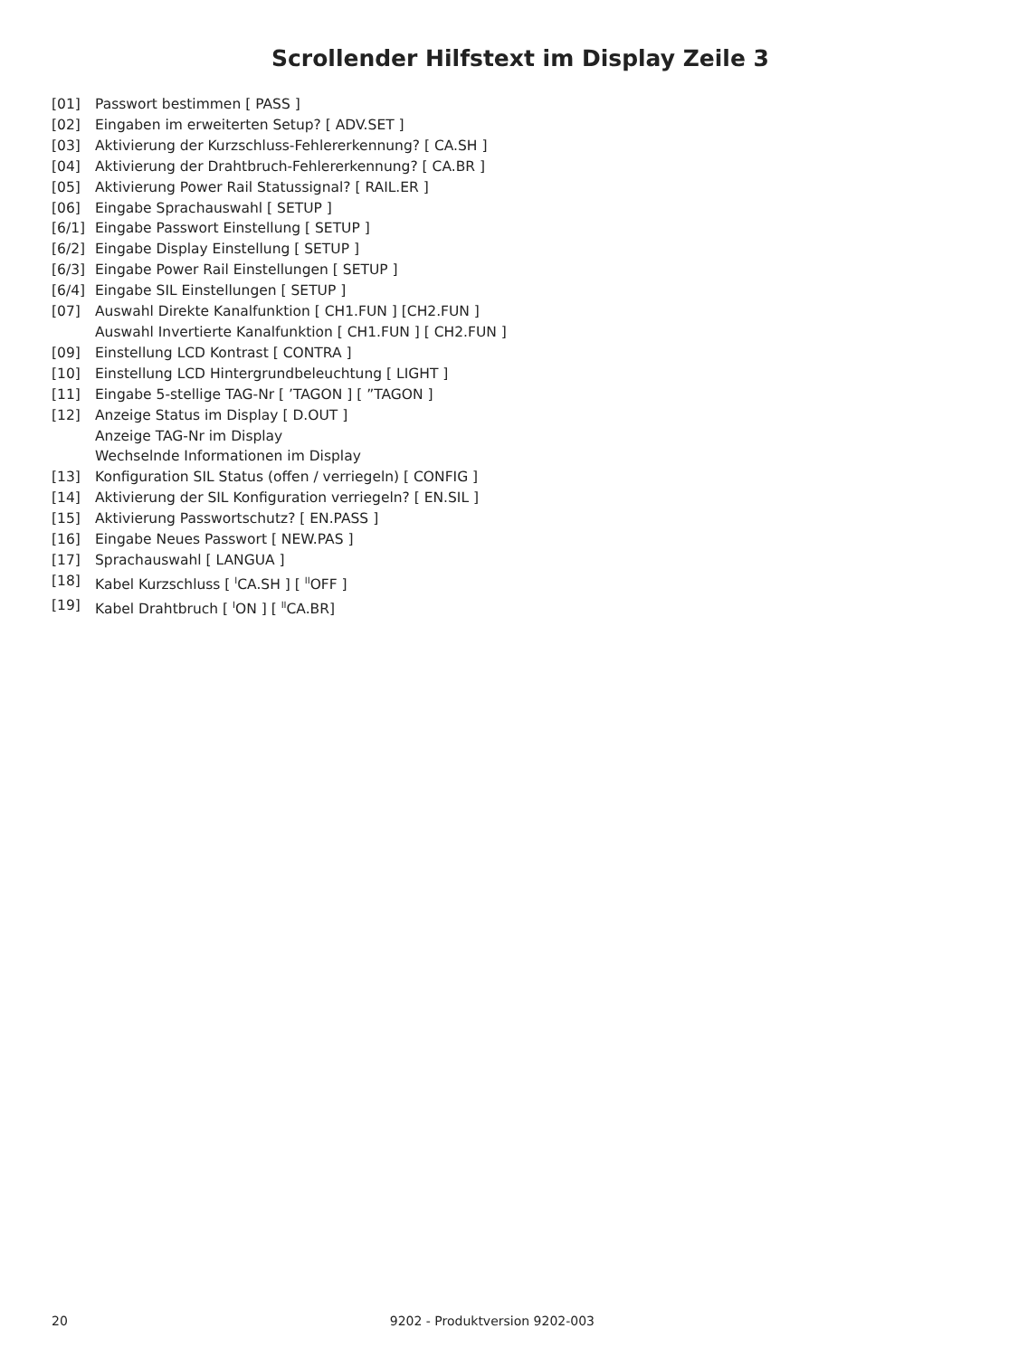Scrollender Hilfstext im Display Zeile 3
[01] Passwort bestimmen [ PASS ]
[02] Eingaben im erweiterten Setup? [ ADV.SET ]
[03] Aktivierung der Kurzschluss-Fehlererkennung? [ CA.SH ]
[04] Aktivierung der Drahtbruch-Fehlererkennung? [ CA.BR ]
[05] Aktivierung Power Rail Statussignal? [ RAIL.ER ]
[06] Eingabe Sprachauswahl [ SETUP ]
[6/1] Eingabe Passwort Einstellung [ SETUP ]
[6/2] Eingabe Display Einstellung [ SETUP ]
[6/3] Eingabe Power Rail Einstellungen [ SETUP ]
[6/4] Eingabe SIL Einstellungen [ SETUP ]
[07] Auswahl Direkte Kanalfunktion [ CH1.FUN ] [CH2.FUN ]
Auswahl Invertierte Kanalfunktion [ CH1.FUN ] [ CH2.FUN ]
[09] Einstellung LCD Kontrast [ CONTRA ]
[10] Einstellung LCD Hintergrundbeleuchtung [ LIGHT ]
[11] Eingabe 5-stellige TAG-Nr [ ’TAGON ] [ ”TAGON ]
[12] Anzeige Status im Display [ D.OUT ]
Anzeige TAG-Nr im Display
Wechselnde Informationen im Display
[13] Konfiguration SIL Status (offen / verriegeln) [ CONFIG ]
[14] Aktivierung der SIL Konfiguration verriegeln? [ EN.SIL ]
[15] Aktivierung Passwortschutz? [ EN.PASS ]
[16] Eingabe Neues Passwort [ NEW.PAS ]
[17] Sprachauswahl [ LANGUA ]
[18] Kabel Kurzschluss [ <sup>I</sup>CA.SH ] [ <sup>II</sup>OFF ]
[19] Kabel Drahtbruch [ <sup>I</sup>ON ] [ <sup>II</sup>CA.BR]
20 9202 - Produktversion 9202-003